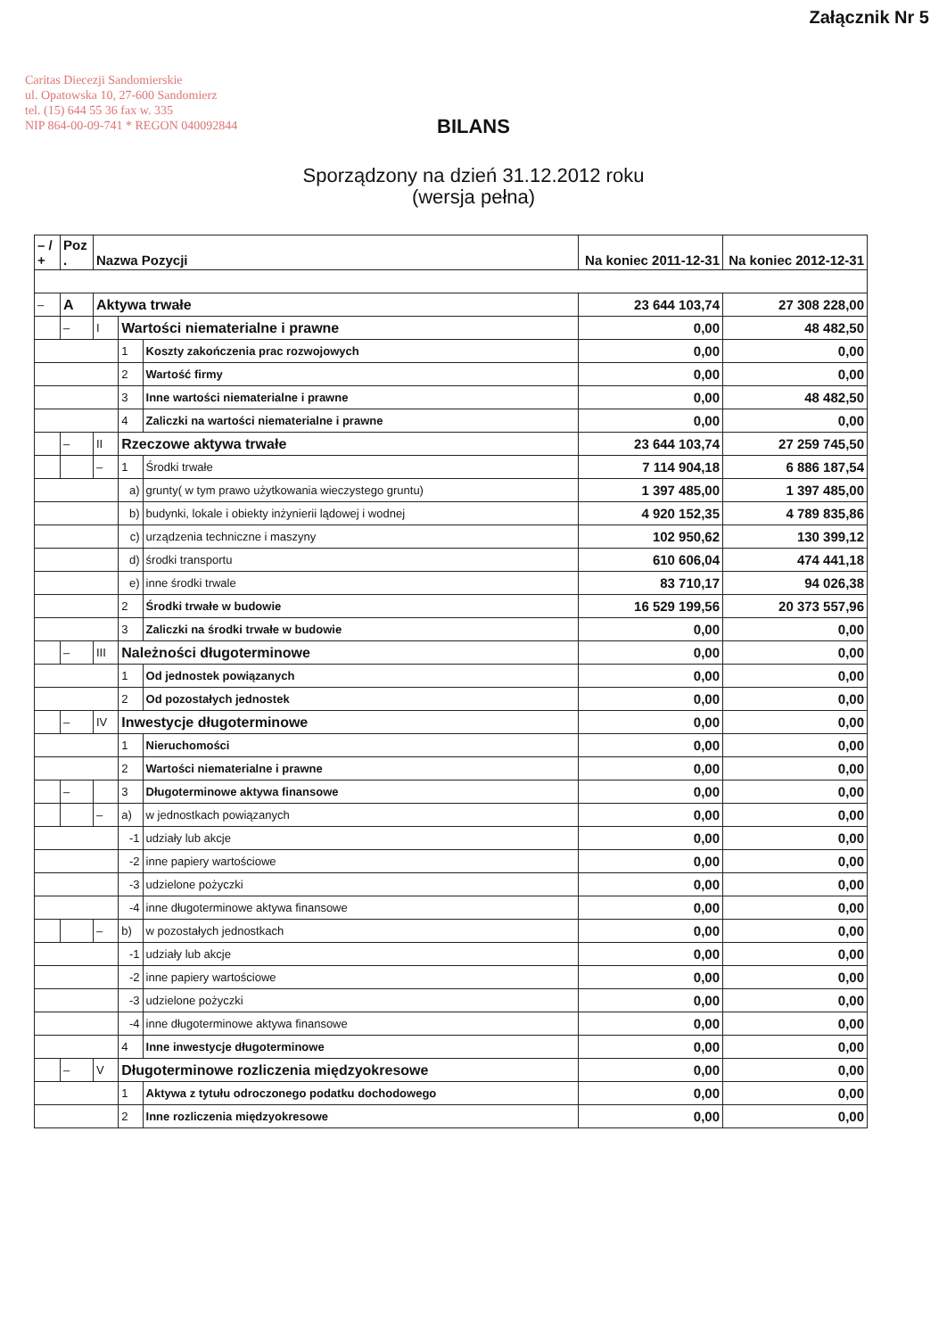Załącznik Nr 5
Caritas Diecezji Sandomierskie
ul. Opatowska 10, 27-600 Sandomierz
tel. (15) 644 55 36 fax w. 335
NIP 864-00-09-741 * REGON 040092844
BILANS
Sporządzony na dzień 31.12.2012 roku
(wersja pełna)
| – / + | Poz . | Nazwa Pozycji | | | Na koniec 2011-12-31 | Na koniec 2012-12-31 |
| --- | --- | --- | --- | --- | --- | --- |
| – | A | Aktywa trwałe | | | 23 644 103,74 | 27 308 228,00 |
| | – | I | Wartości niematerialne i prawne | | 0,00 | 48 482,50 |
| | | | 1 | Koszty zakończenia prac rozwojowych | 0,00 | 0,00 |
| | | | 2 | Wartość firmy | 0,00 | 0,00 |
| | | | 3 | Inne wartości niematerialne i prawne | 0,00 | 48 482,50 |
| | | | 4 | Zaliczki na wartości niematerialne i prawne | 0,00 | 0,00 |
| | – | II | Rzeczowe aktywa trwałe | | 23 644 103,74 | 27 259 745,50 |
| | | – | 1 | Środki trwałe | 7 114 904,18 | 6 886 187,54 |
| | | | a) | grunty( w tym prawo użytkowania wieczystego gruntu) | 1 397 485,00 | 1 397 485,00 |
| | | | b) | budynki, lokale i obiekty inżynierii lądowej i wodnej | 4 920 152,35 | 4 789 835,86 |
| | | | c) | urządzenia techniczne i maszyny | 102 950,62 | 130 399,12 |
| | | | d) | środki transportu | 610 606,04 | 474 441,18 |
| | | | e) | inne środki trwale | 83 710,17 | 94 026,38 |
| | | | 2 | Środki trwałe w budowie | 16 529 199,56 | 20 373 557,96 |
| | | | 3 | Zaliczki na środki trwałe w budowie | 0,00 | 0,00 |
| | – | III | Należności długoterminowe | | 0,00 | 0,00 |
| | | | 1 | Od jednostek powiązanych | 0,00 | 0,00 |
| | | | 2 | Od pozostałych jednostek | 0,00 | 0,00 |
| | – | IV | Inwestycje długoterminowe | | 0,00 | 0,00 |
| | | | 1 | Nieruchomości | 0,00 | 0,00 |
| | | | 2 | Wartości niematerialne i prawne | 0,00 | 0,00 |
| | – | | 3 | Długoterminowe aktywa finansowe | 0,00 | 0,00 |
| | | – | a) | w jednostkach powiązanych | 0,00 | 0,00 |
| | | | -1 | udziały lub akcje | 0,00 | 0,00 |
| | | | -2 | inne papiery wartościowe | 0,00 | 0,00 |
| | | | -3 | udzielone pożyczki | 0,00 | 0,00 |
| | | | -4 | inne długoterminowe aktywa finansowe | 0,00 | 0,00 |
| | | – | b) | w pozostałych jednostkach | 0,00 | 0,00 |
| | | | -1 | udziały lub akcje | 0,00 | 0,00 |
| | | | -2 | inne papiery wartościowe | 0,00 | 0,00 |
| | | | -3 | udzielone pożyczki | 0,00 | 0,00 |
| | | | -4 | inne długoterminowe aktywa finansowe | 0,00 | 0,00 |
| | | | 4 | Inne inwestycje długoterminowe | 0,00 | 0,00 |
| | – | V | Długoterminowe rozliczenia międzyokresowe | | 0,00 | 0,00 |
| | | | 1 | Aktywa z tytułu odroczonego podatku dochodowego | 0,00 | 0,00 |
| | | | 2 | Inne rozliczenia międzyokresowe | 0,00 | 0,00 |